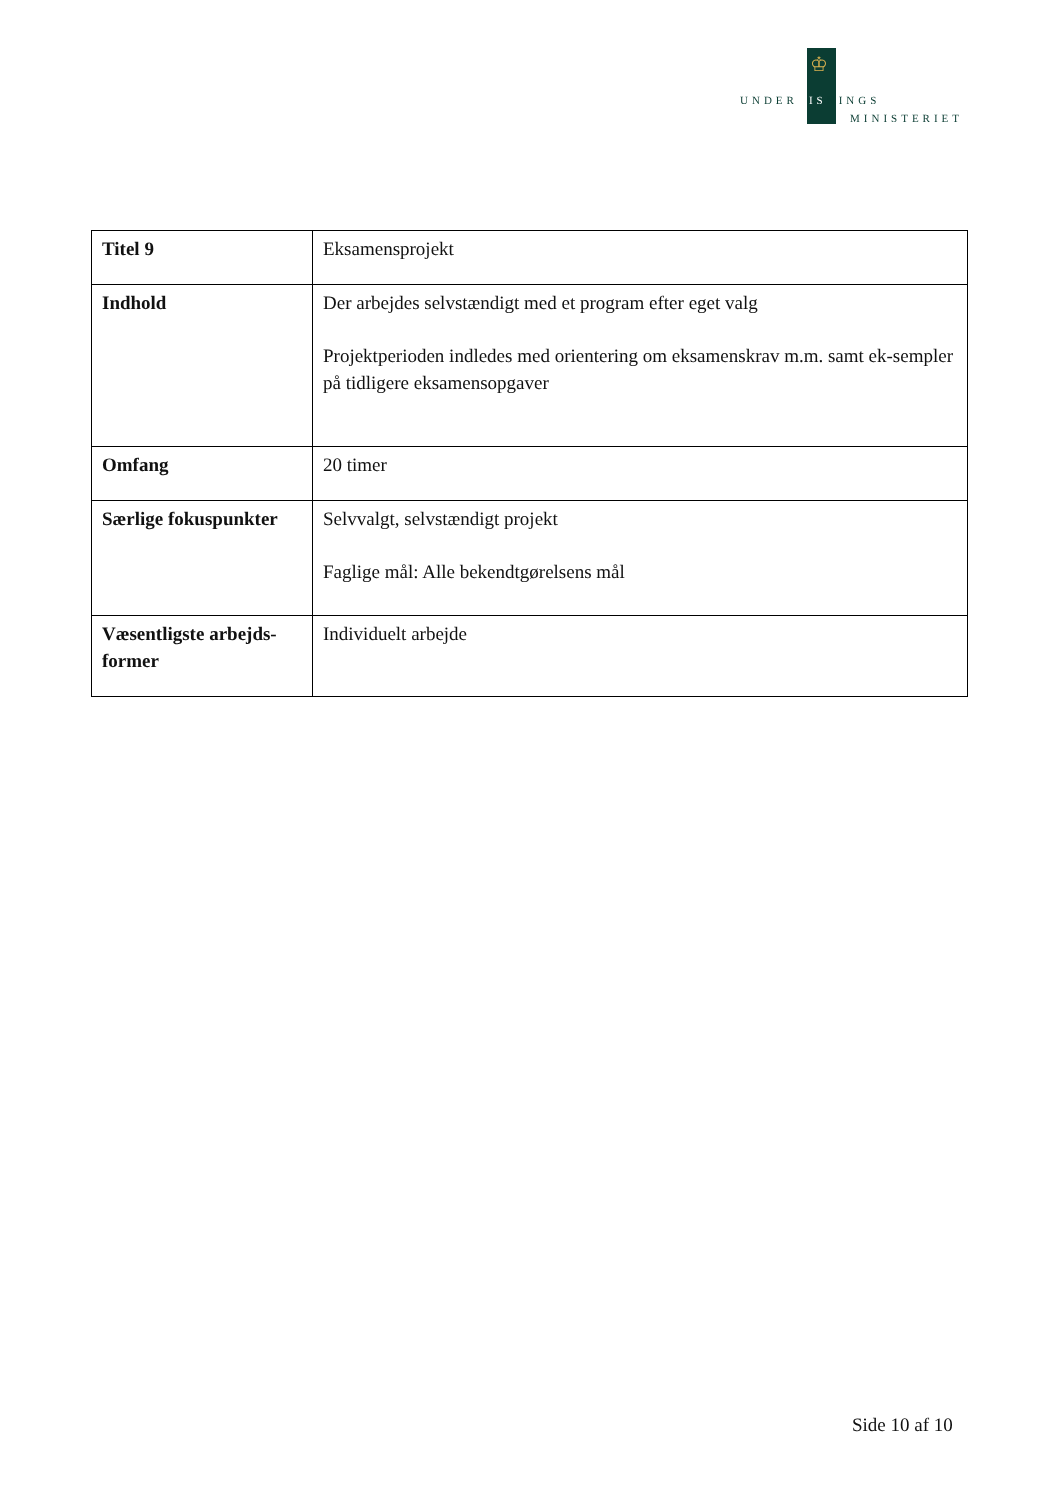♔
UNDERVISNINGS
MINISTERIET
| Titel 9 | Eksamensprojekt |
| Indhold | Der arbejdes selvstændigt med et program efter eget valg Projektperioden indledes med orientering om eksamenskrav m.m. samt ek-sempler på tidligere eksamensopgaver |
| Omfang | 20 timer |
| Særlige fokuspunkter | Selvvalgt, selvstændigt projekt Faglige mål: Alle bekendtgørelsens mål |
| Væsentligste arbejds-former | Individuelt arbejde |
Side 10 af 10